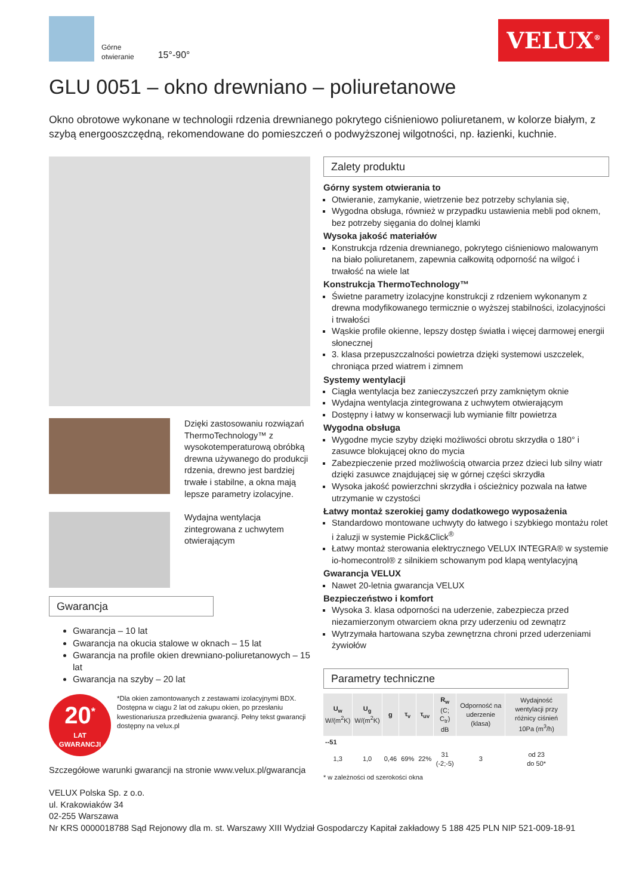Górne
otwieranie
15°-90°
VELUX<sup>®</sup>
GLU 0051 – okno drewniano – poliuretanowe
Okno obrotowe wykonane w technologii rdzenia drewnianego pokrytego ciśnieniowo poliuretanem, w kolorze białym, z szybą energooszczędną, rekomendowane do pomieszczeń o podwyższonej wilgotności, np. łazienki, kuchnie.
Dzięki zastosowaniu rozwiązań ThermoTechnology™ z wysokotemperaturową obróbką drewna używanego do produkcji rdzenia, drewno jest bardziej trwałe i stabilne, a okna mają lepsze parametry izolacyjne.
Wydajna wentylacja zintegrowana z uchwytem otwierającym
Gwarancja
Gwarancja – 10 lat
Gwarancja na okucia stalowe w oknach – 15 lat
Gwarancja na profile okien drewniano-poliuretanowych – 15 lat
Gwarancja na szyby – 20 lat
20<sup>*</sup>
LAT
GWARANCJI
*Dla okien zamontowanych z zestawami izolacyjnymi BDX. Dostępna w ciągu 2 lat od zakupu okien, po przesłaniu kwestionariusza przedłużenia gwarancji. Pełny tekst gwarancji dostępny na velux.pl
Szczegółowe warunki gwarancji na stronie www.velux.pl/gwarancja
Zalety produktu
Górny system otwierania to
Otwieranie, zamykanie, wietrzenie bez potrzeby schylania się,
Wygodna obsługa, również w przypadku ustawienia mebli pod oknem, bez potrzeby sięgania do dolnej klamki
Wysoka jakość materiałów
Konstrukcja rdzenia drewnianego, pokrytego ciśnieniowo malowanym na biało poliuretanem, zapewnia całkowitą odporność na wilgoć i trwałość na wiele lat
Konstrukcja ThermoTechnology™
Świetne parametry izolacyjne konstrukcji z rdzeniem wykonanym z drewna modyfikowanego termicznie o wyższej stabilności, izolacyjności i trwałości
Wąskie profile okienne, lepszy dostęp światła i więcej darmowej energii słonecznej
3. klasa przepuszczalności powietrza dzięki systemowi uszczelek, chroniąca przed wiatrem i zimnem
Systemy wentylacji
Ciągła wentylacja bez zanieczyszczeń przy zamkniętym oknie
Wydajna wentylacja zintegrowana z uchwytem otwierającym
Dostępny i łatwy w konserwacji lub wymianie filtr powietrza
Wygodna obsługa
Wygodne mycie szyby dzięki możliwości obrotu skrzydła o 180° i zasuwce blokującej okno do mycia
Zabezpieczenie przed możliwością otwarcia przez dzieci lub silny wiatr dzięki zasuwce znajdującej się w górnej części skrzydła
Wysoka jakość powierzchni skrzydła i ościeżnicy pozwala na łatwe utrzymanie w czystości
Łatwy montaż szerokiej gamy dodatkowego wyposażenia
Standardowo montowane uchwyty do łatwego i szybkiego montażu rolet i żaluzji w systemie Pick&Click<sup>®</sup>
Łatwy montaż sterowania elektrycznego VELUX INTEGRA® w systemie io-homecontrol® z silnikiem schowanym pod klapą wentylacyjną
Gwarancja VELUX
Nawet 20-letnia gwarancja VELUX
Bezpieczeństwo i komfort
Wysoka 3. klasa odporności na uderzenie, zabezpiecza przed niezamierzonym otwarciem okna przy uderzeniu od zewnątrz
Wytrzymała hartowana szyba zewnętrzna chroni przed uderzeniami żywiołów
Parametry techniczne
| U<sub>w</sub> W/(m<sup>2</sup>K) | U<sub>g</sub> W/(m<sup>2</sup>K) | g | τ<sub>v</sub> | τ<sub>uv</sub> | R<sub>w</sub> (C; C<sub>tr</sub>) dB | Odporność na uderzenie (klasa) | Wydajność wentylacji przy różnicy ciśnień 10Pa (m<sup>3</sup>/h) |
| --- | --- | --- | --- | --- | --- | --- | --- |
| --51 | | | | | | | |
| 1,3 | 1,0 | 0,46 | 69% | 22% | 31 (-2;-5) | 3 | od 23 do 50* |
* w zależności od szerokości okna
VELUX Polska Sp. z o.o.
ul. Krakowiaków 34
02-255 Warszawa
Nr KRS 0000018788 Sąd Rejonowy dla m. st. Warszawy XIII Wydział Gospodarczy Kapitał zakładowy 5 188 425 PLN NIP 521-009-18-91